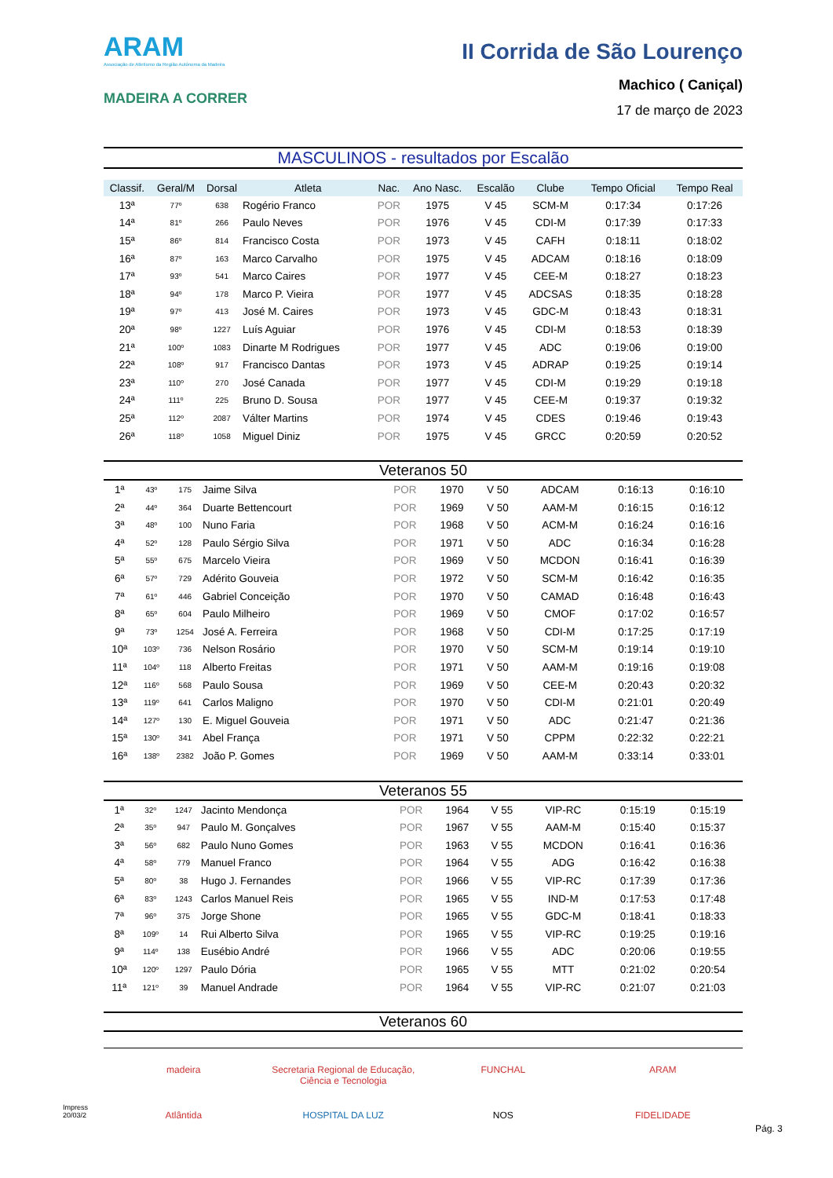ARAM
Associação de Atletismo da Região Autónoma da Madeira
MADEIRA A CORRER
II Corrida de São Lourenço
Machico ( Caniçal)
17 de março de 2023
MASCULINOS - resultados por Escalão
| Classif. | Geral/M | Dorsal | Atleta | Nac. | Ano Nasc. | Escalão | Clube | Tempo Oficial | Tempo Real |
| --- | --- | --- | --- | --- | --- | --- | --- | --- | --- |
| 13ª | 77º | 638 | Rogério Franco | POR | 1975 | V 45 | SCM-M | 0:17:34 | 0:17:26 |
| 14ª | 81º | 266 | Paulo Neves | POR | 1976 | V 45 | CDI-M | 0:17:39 | 0:17:33 |
| 15ª | 86º | 814 | Francisco Costa | POR | 1973 | V 45 | CAFH | 0:18:11 | 0:18:02 |
| 16ª | 87º | 163 | Marco Carvalho | POR | 1975 | V 45 | ADCAM | 0:18:16 | 0:18:09 |
| 17ª | 93º | 541 | Marco Caires | POR | 1977 | V 45 | CEE-M | 0:18:27 | 0:18:23 |
| 18ª | 94º | 178 | Marco P. Vieira | POR | 1977 | V 45 | ADCSAS | 0:18:35 | 0:18:28 |
| 19ª | 97º | 413 | José M. Caires | POR | 1973 | V 45 | GDC-M | 0:18:43 | 0:18:31 |
| 20ª | 98º | 1227 | Luís Aguiar | POR | 1976 | V 45 | CDI-M | 0:18:53 | 0:18:39 |
| 21ª | 100º | 1083 | Dinarte M Rodrigues | POR | 1977 | V 45 | ADC | 0:19:06 | 0:19:00 |
| 22ª | 108º | 917 | Francisco Dantas | POR | 1973 | V 45 | ADRAP | 0:19:25 | 0:19:14 |
| 23ª | 110º | 270 | José Canada | POR | 1977 | V 45 | CDI-M | 0:19:29 | 0:19:18 |
| 24ª | 111º | 225 | Bruno D. Sousa | POR | 1977 | V 45 | CEE-M | 0:19:37 | 0:19:32 |
| 25ª | 112º | 2087 | Válter Martins | POR | 1974 | V 45 | CDES | 0:19:46 | 0:19:43 |
| 26ª | 118º | 1058 | Miguel Diniz | POR | 1975 | V 45 | GRCC | 0:20:59 | 0:20:52 |
Veteranos 50
| 1ª | 43º | 175 | Jaime Silva | POR | 1970 | V 50 | ADCAM | 0:16:13 | 0:16:10 |
| 2ª | 44º | 364 | Duarte Bettencourt | POR | 1969 | V 50 | AAM-M | 0:16:15 | 0:16:12 |
| 3ª | 48º | 100 | Nuno Faria | POR | 1968 | V 50 | ACM-M | 0:16:24 | 0:16:16 |
| 4ª | 52º | 128 | Paulo Sérgio Silva | POR | 1971 | V 50 | ADC | 0:16:34 | 0:16:28 |
| 5ª | 55º | 675 | Marcelo Vieira | POR | 1969 | V 50 | MCDON | 0:16:41 | 0:16:39 |
| 6ª | 57º | 729 | Adérito Gouveia | POR | 1972 | V 50 | SCM-M | 0:16:42 | 0:16:35 |
| 7ª | 61º | 446 | Gabriel Conceição | POR | 1970 | V 50 | CAMAD | 0:16:48 | 0:16:43 |
| 8ª | 65º | 604 | Paulo Milheiro | POR | 1969 | V 50 | CMOF | 0:17:02 | 0:16:57 |
| 9ª | 73º | 1254 | José A. Ferreira | POR | 1968 | V 50 | CDI-M | 0:17:25 | 0:17:19 |
| 10ª | 103º | 736 | Nelson Rosário | POR | 1970 | V 50 | SCM-M | 0:19:14 | 0:19:10 |
| 11ª | 104º | 118 | Alberto Freitas | POR | 1971 | V 50 | AAM-M | 0:19:16 | 0:19:08 |
| 12ª | 116º | 568 | Paulo Sousa | POR | 1969 | V 50 | CEE-M | 0:20:43 | 0:20:32 |
| 13ª | 119º | 641 | Carlos Maligno | POR | 1970 | V 50 | CDI-M | 0:21:01 | 0:20:49 |
| 14ª | 127º | 130 | E. Miguel Gouveia | POR | 1971 | V 50 | ADC | 0:21:47 | 0:21:36 |
| 15ª | 130º | 341 | Abel França | POR | 1971 | V 50 | CPPM | 0:22:32 | 0:22:21 |
| 16ª | 138º | 2382 | João P. Gomes | POR | 1969 | V 50 | AAM-M | 0:33:14 | 0:33:01 |
Veteranos 55
| 1ª | 32º | 1247 | Jacinto Mendonça | POR | 1964 | V 55 | VIP-RC | 0:15:19 | 0:15:19 |
| 2ª | 35º | 947 | Paulo M. Gonçalves | POR | 1967 | V 55 | AAM-M | 0:15:40 | 0:15:37 |
| 3ª | 56º | 682 | Paulo Nuno Gomes | POR | 1963 | V 55 | MCDON | 0:16:41 | 0:16:36 |
| 4ª | 58º | 779 | Manuel Franco | POR | 1964 | V 55 | ADG | 0:16:42 | 0:16:38 |
| 5ª | 80º | 38 | Hugo J. Fernandes | POR | 1966 | V 55 | VIP-RC | 0:17:39 | 0:17:36 |
| 6ª | 83º | 1243 | Carlos Manuel Reis | POR | 1965 | V 55 | IND-M | 0:17:53 | 0:17:48 |
| 7ª | 96º | 375 | Jorge Shone | POR | 1965 | V 55 | GDC-M | 0:18:41 | 0:18:33 |
| 8ª | 109º | 14 | Rui Alberto Silva | POR | 1965 | V 55 | VIP-RC | 0:19:25 | 0:19:16 |
| 9ª | 114º | 138 | Eusébio André | POR | 1966 | V 55 | ADC | 0:20:06 | 0:19:55 |
| 10ª | 120º | 1297 | Paulo Dória | POR | 1965 | V 55 | MTT | 0:21:02 | 0:20:54 |
| 11ª | 121º | 39 | Manuel Andrade | POR | 1964 | V 55 | VIP-RC | 0:21:07 | 0:21:03 |
Veteranos 60
madeira Secretaria Regional de Educação, Ciência e Tecnologia FUNCHAL ARAM Atlântida HOSPITAL DA LUZ NOS FIDELIDADE
Impress
20/03/2
Pág. 3